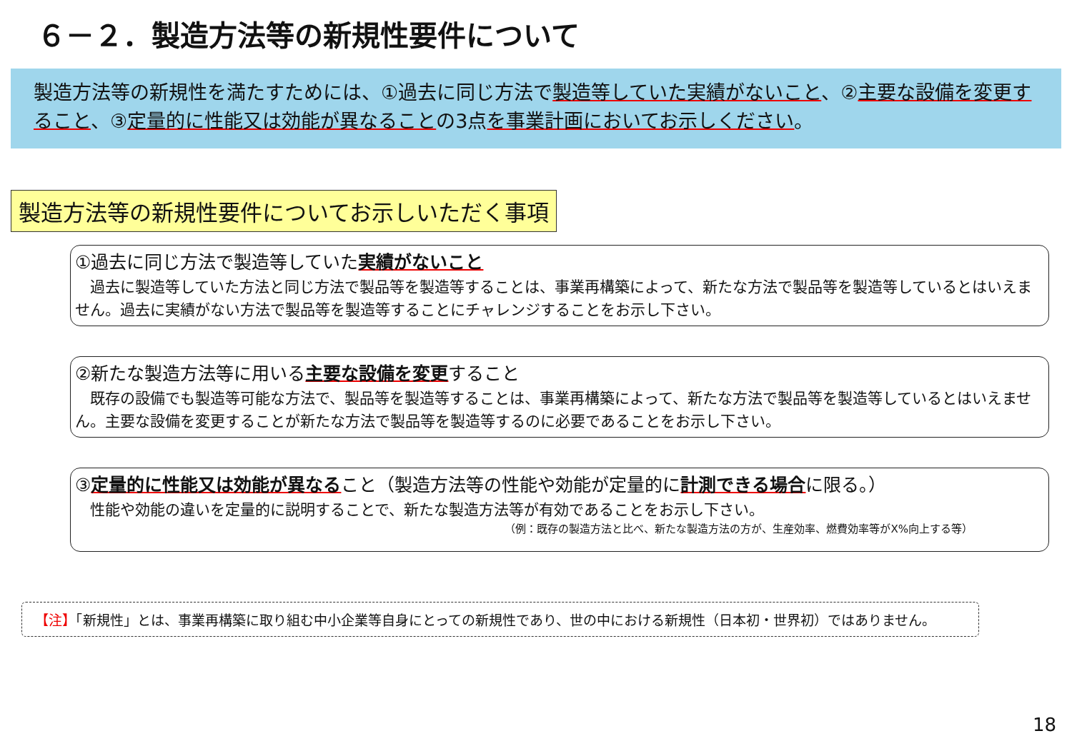６－２．製造方法等の新規性要件について
製造方法等の新規性を満たすためには、①過去に同じ方法で製造等していた実績がないこと、②主要な設備を変更すること、③定量的に性能又は効能が異なることの3点を事業計画においてお示しください。
製造方法等の新規性要件についてお示しいただく事項
①過去に同じ方法で製造等していた実績がないこと
　過去に製造等していた方法と同じ方法で製品等を製造等することは、事業再構築によって、新たな方法で製品等を製造等しているとはいえません。過去に実績がない方法で製品等を製造等することにチャレンジすることをお示し下さい。
②新たな製造方法等に用いる主要な設備を変更すること
　既存の設備でも製造等可能な方法で、製品等を製造等することは、事業再構築によって、新たな方法で製品等を製造等しているとはいえません。主要な設備を変更することが新たな方法で製品等を製造等するのに必要であることをお示し下さい。
③定量的に性能又は効能が異なること（製造方法等の性能や効能が定量的に計測できる場合に限る。）
　性能や効能の違いを定量的に説明することで、新たな製造方法等が有効であることをお示し下さい。
（例：既存の製造方法と比べ、新たな製造方法の方が、生産効率、燃費効率等がX%向上する等）
【注】「新規性」とは、事業再構築に取り組む中小企業等自身にとっての新規性であり、世の中における新規性（日本初・世界初）ではありません。
18